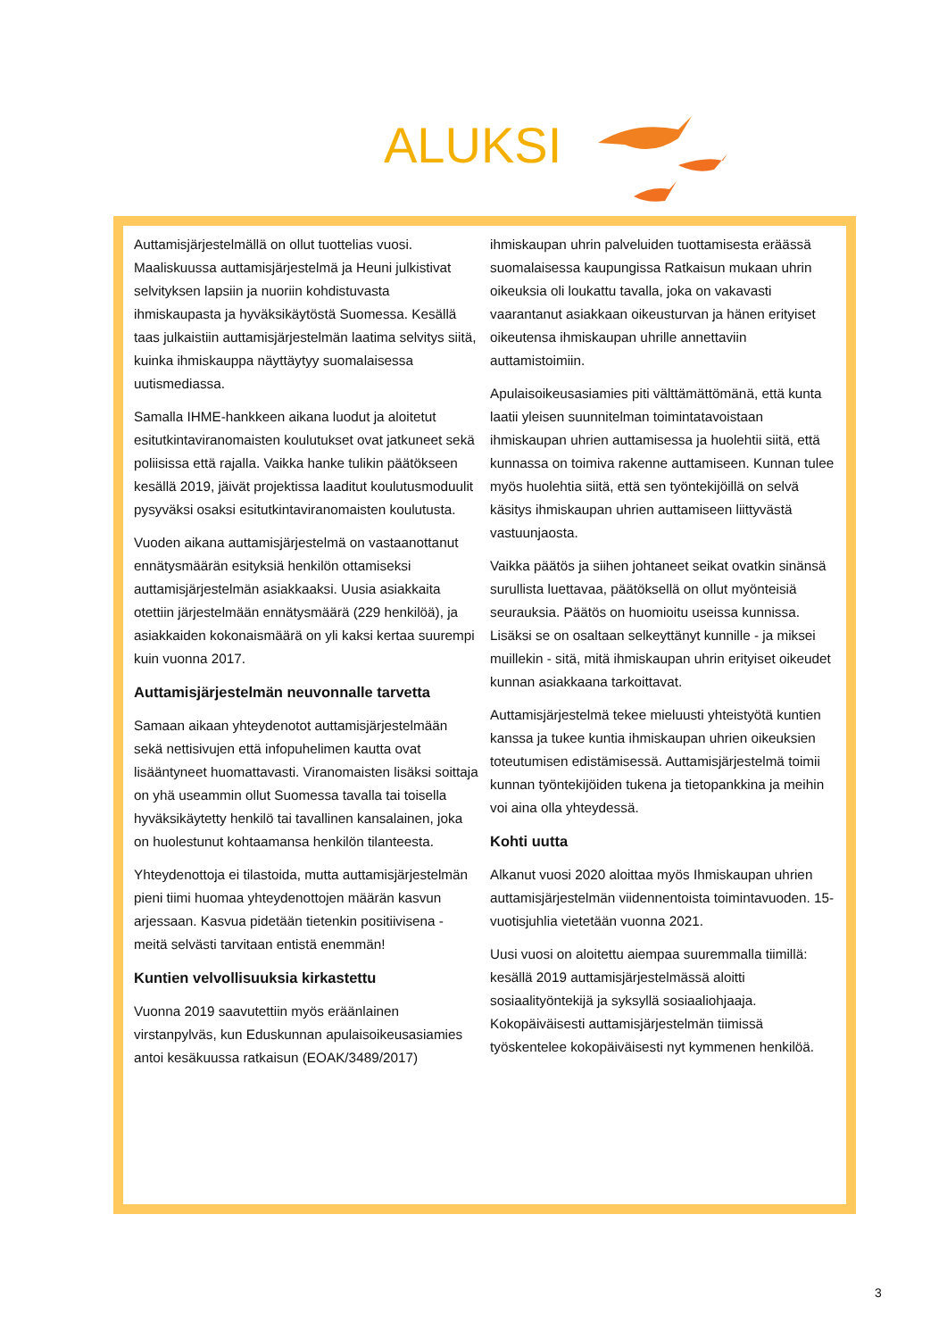ALUKSI
Auttamisjärjestelmällä on ollut tuottelias vuosi. Maaliskuussa auttamisjärjestelmä ja Heuni julkistivat selvityksen lapsiin ja nuoriin kohdistuvasta ihmiskaupasta ja hyväksikäytöstä Suomessa. Kesällä taas julkaistiin auttamisjärjestelmän laatima selvitys siitä, kuinka ihmiskauppa näyttäytyy suomalaisessa uutismediassa.
Samalla IHME-hankkeen aikana luodut ja aloitetut esitutkintaviranomaisten koulutukset ovat jatkuneet sekä poliisissa että rajalla. Vaikka hanke tulikin päätökseen kesällä 2019, jäivät projektissa laaditut koulutusmoduulit pysyväksi osaksi esitutkintaviranomaisten koulutusta.
Vuoden aikana auttamisjärjestelmä on vastaanottanut ennätysmäärän esityksiä henkilön ottamiseksi auttamisjärjestelmän asiakkaaksi. Uusia asiakkaita otettiin järjestelmään ennätysmäärä (229 henkilöä), ja asiakkaiden kokonaismäärä on yli kaksi kertaa suurempi kuin vuonna 2017.
Auttamisjärjestelmän neuvonnalle tarvetta
Samaan aikaan yhteydenotot auttamisjärjestelmään sekä nettisivujen että infopuhelimen kautta ovat lisääntyneet huomattavasti. Viranomaisten lisäksi soittaja on yhä useammin ollut Suomessa tavalla tai toisella hyväksikäytetty henkilö tai tavallinen kansalainen, joka on huolestunut kohtaamansa henkilön tilanteesta.
Yhteydenottoja ei tilastoida, mutta auttamisjärjestelmän pieni tiimi huomaa yhteydenottojen määrän kasvun arjessaan. Kasvua pidetään tietenkin positiivisena - meitä selvästi tarvitaan entistä enemmän!
Kuntien velvollisuuksia kirkastettu
Vuonna 2019 saavutettiin myös eräänlainen virstanpylväs, kun Eduskunnan apulaisoikeusasiamies antoi kesäkuussa ratkaisun (EOAK/3489/2017) ihmiskaupan uhrin palveluiden tuottamisesta eräässä suomalaisessa kaupungissa Ratkaisun mukaan uhrin oikeuksia oli loukattu tavalla, joka on vakavasti vaarantanut asiakkaan oikeusturvan ja hänen erityiset oikeutensa ihmiskaupan uhrille annettaviin auttamistoimiin.
Apulaisoikeusasiamies piti välttämättömänä, että kunta laatii yleisen suunnitelman toimintatavoistaan ihmiskaupan uhrien auttamisessa ja huolehtii siitä, että kunnassa on toimiva rakenne auttamiseen. Kunnan tulee myös huolehtia siitä, että sen työntekijöillä on selvä käsitys ihmiskaupan uhrien auttamiseen liittyvästä vastuunjaosta.
Vaikka päätös ja siihen johtaneet seikat ovatkin sinänsä surullista luettavaa, päätöksellä on ollut myönteisiä seurauksia. Päätös on huomioitu useissa kunnissa. Lisäksi se on osaltaan selkeyttänyt kunnille - ja miksei muillekin - sitä, mitä ihmiskaupan uhrin erityiset oikeudet kunnan asiakkaana tarkoittavat.
Auttamisjärjestelmä tekee mieluusti yhteistyötä kuntien kanssa ja tukee kuntia ihmiskaupan uhrien oikeuksien toteutumisen edistämisessä. Auttamisjärjestelmä toimii kunnan työntekijöiden tukena ja tietopankkina ja meihin voi aina olla yhteydessä.
Kohti uutta
Alkanut vuosi 2020 aloittaa myös Ihmiskaupan uhrien auttamisjärjestelmän viidennentoista toimintavuoden. 15-vuotisjuhlia vietetään vuonna 2021.
Uusi vuosi on aloitettu aiempaa suuremmalla tiimillä: kesällä 2019 auttamisjärjestelmässä aloitti sosiaalityöntekijä ja syksyllä sosiaaliohjaaja. Kokopäiväisesti auttamisjärjestelmän tiimissä työskentelee kokopäiväisesti nyt kymmenen henkilöä.
3